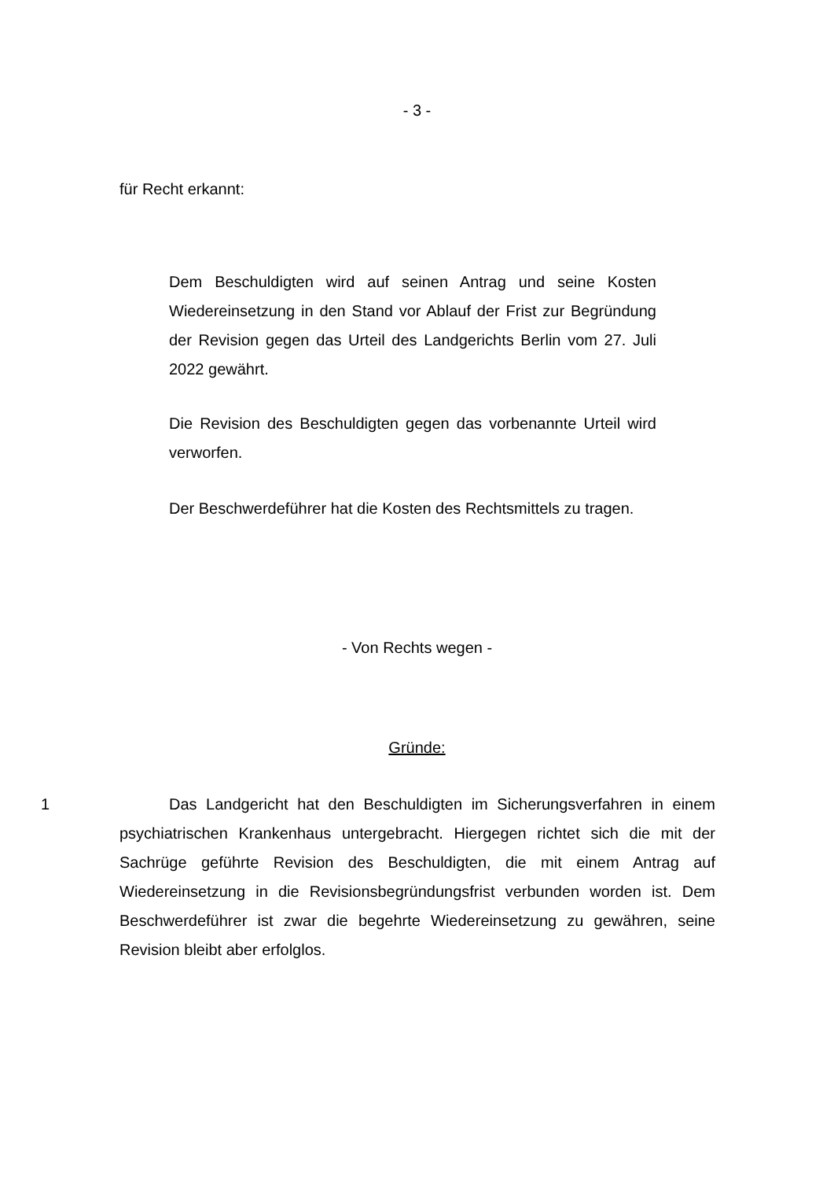- 3 -
für Recht erkannt:
Dem Beschuldigten wird auf seinen Antrag und seine Kosten Wiedereinsetzung in den Stand vor Ablauf der Frist zur Begründung der Revision gegen das Urteil des Landgerichts Berlin vom 27. Juli 2022 gewährt.
Die Revision des Beschuldigten gegen das vorbenannte Urteil wird verworfen.
Der Beschwerdeführer hat die Kosten des Rechtsmittels zu tragen.
- Von Rechts wegen -
Gründe:
1 Das Landgericht hat den Beschuldigten im Sicherungsverfahren in einem psychiatrischen Krankenhaus untergebracht. Hiergegen richtet sich die mit der Sachrüge geführte Revision des Beschuldigten, die mit einem Antrag auf Wiedereinsetzung in die Revisionsbegründungsfrist verbunden worden ist. Dem Beschwerdeführer ist zwar die begehrte Wiedereinsetzung zu gewähren, seine Revision bleibt aber erfolglos.